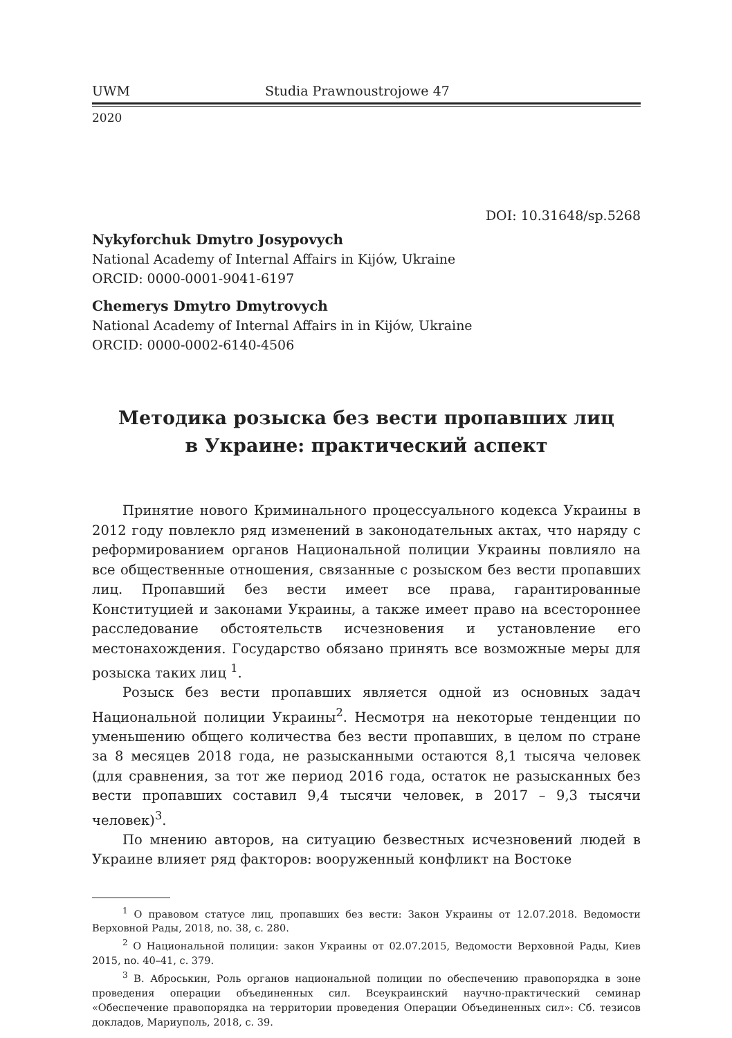UWM Studia Prawnoustrojowe 47
2020
DOI: 10.31648/sp.5268
Nykyforchuk Dmytro Josypovych
National Academy of Internal Affairs in Kijów, Ukraine
ORCID: 0000-0001-9041-6197
Chemerys Dmytro Dmytrovych
National Academy of Internal Affairs in in Kijów, Ukraine
ORCID: 0000-0002-6140-4506
Методика розыска без вести пропавших лиц
в Украине: практический аспект
Принятие нового Криминального процессуального кодекса Украины в 2012 году повлекло ряд изменений в законодательных актах, что наряду с реформированием органов Национальной полиции Украины повлияло на все общественные отношения, связанные с розыском без вести пропавших лиц. Пропавший без вести имеет все права, гарантированные Конституцией и законами Украины, а также имеет право на всестороннее расследование обстоятельств исчезновения и установление его местонахождения. Государство обязано принять все возможные меры для розыска таких лиц <sup>1</sup>.
Розыск без вести пропавших является одной из основных задач Национальной полиции Украины<sup>2</sup>. Несмотря на некоторые тенденции по уменьшению общего количества без вести пропавших, в целом по стране за 8 месяцев 2018 года, не разысканными остаются 8,1 тысяча человек (для сравнения, за тот же период 2016 года, остаток не разысканных без вести пропавших составил 9,4 тысячи человек, в 2017 – 9,3 тысячи человек)<sup>3</sup>.
По мнению авторов, на ситуацию безвестных исчезновений людей в Украине влияет ряд факторов: вооруженный конфликт на Востоке
<sup>1</sup> О правовом статусе лиц, пропавших без вести: Закон Украины от 12.07.2018. Ведомости Верховной Рады, 2018, no. 38, c. 280.
<sup>2</sup> О Национальной полиции: закон Украины от 02.07.2015, Ведомости Верховной Рады, Киев 2015, no. 40–41, c. 379.
<sup>3</sup> В. Аброськин, Роль органов национальной полиции по обеспечению правопорядка в зоне проведения операции объединенных сил. Всеукраинский научно-практический семинар «Обеспечение правопорядка на территории проведения Операции Объединенных сил»: Сб. тезисов докладов, Мариуполь, 2018, c. 39.